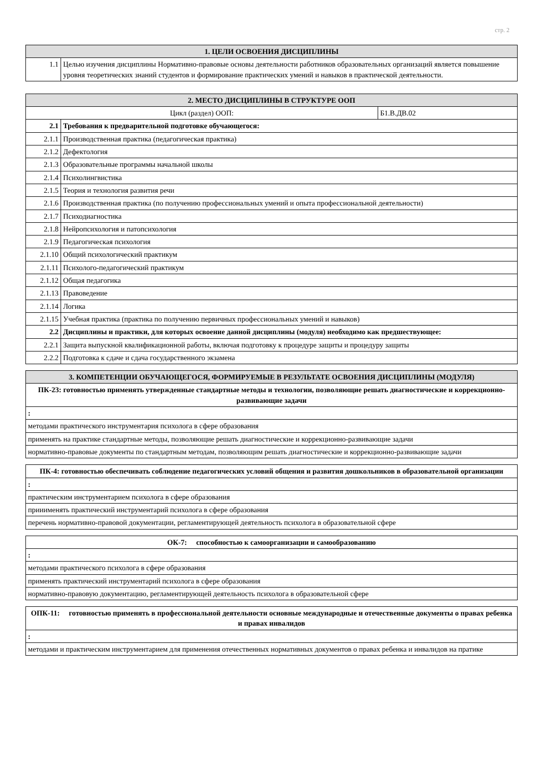стр. 2
| 1. ЦЕЛИ ОСВОЕНИЯ ДИСЦИПЛИНЫ | |
| --- | --- |
| 1.1 | Целью изучения дисциплины Нормативно-правовые основы деятельности работников образовательных организаций является повышение уровня теоретических знаний студентов и формирование практических умений и навыков в практической деятельности. |
| 2. МЕСТО ДИСЦИПЛИНЫ В СТРУКТУРЕ ООП | | |
| --- | --- | --- |
| Цикл (раздел) ООП: | | Б1.В.ДВ.02 |
| 2.1 | Требования к предварительной подготовке обучающегося: | |
| 2.1.1 | Производственная практика (педагогическая практика) | |
| 2.1.2 | Дефектология | |
| 2.1.3 | Образовательные программы начальной школы | |
| 2.1.4 | Психолингвистика | |
| 2.1.5 | Теория и технология развития речи | |
| 2.1.6 | Производственная практика (по получению профессиональных умений и опыта профессиональной деятельности) | |
| 2.1.7 | Психодиагностика | |
| 2.1.8 | Нейропсихология и патопсихология | |
| 2.1.9 | Педагогическая психология | |
| 2.1.10 | Общий психологический практикум | |
| 2.1.11 | Психолого-педагогический практикум | |
| 2.1.12 | Общая педагогика | |
| 2.1.13 | Правоведение | |
| 2.1.14 | Логика | |
| 2.1.15 | Учебная практика (практика по получению первичных профессиональных умений и навыков) | |
| 2.2 | Дисциплины и практики, для которых освоение данной дисциплины (модуля) необходимо как предшествующее: | |
| 2.2.1 | Защита выпускной квалификационной работы, включая подготовку к процедуре защиты и процедуру защиты | |
| 2.2.2 | Подготовка к сдаче и сдача государственного экзамена | |
| 3. КОМПЕТЕНЦИИ ОБУЧАЮЩЕГОСЯ, ФОРМИРУЕМЫЕ В РЕЗУЛЬТАТЕ ОСВОЕНИЯ ДИСЦИПЛИНЫ (МОДУЛЯ) |
| --- |
| ПК-23: готовностью применять утвержденные стандартные методы и технологии, позволяющие решать диагностические и коррекционно-развивающие задачи |
| : |
| методами практического инструментария психолога в сфере образования |
| применять на практике стандартные методы, позволяющие решать диагностические и коррекционно-развивающие задачи |
| нормативно-правовые документы по стандартным методам, позволяющим решать диагностические и коррекционно-развивающие задачи |
| ПК-4: готовностью обеспечивать соблюдение педагогических условий общения и развития дошкольников в образовательной организации |
| : |
| практическим инструментарием психолога в сфере образования |
| прииименять практический инструментарий психолога в сфере образования |
| перечень нормативно-правовой документации, регламентирующей деятельность психолога в образовательной сфере |
| ОК-7: способностью к самоорганизации и самообразованию |
| : |
| методами практического психолога в сфере образования |
| применять практический инструментарий психолога в сфере образования |
| нормативно-правовую документацию, регламентирующей деятельность психолога в образовательной сфере |
| ОПК-11: готовностью применять в профессиональной деятельности основные международные и отечественные документы о правах ребенка и правах инвалидов |
| : |
| методами и практическим инструментарием для применения отечественных нормативных документов о правах ребенка и инвалидов на пратике |